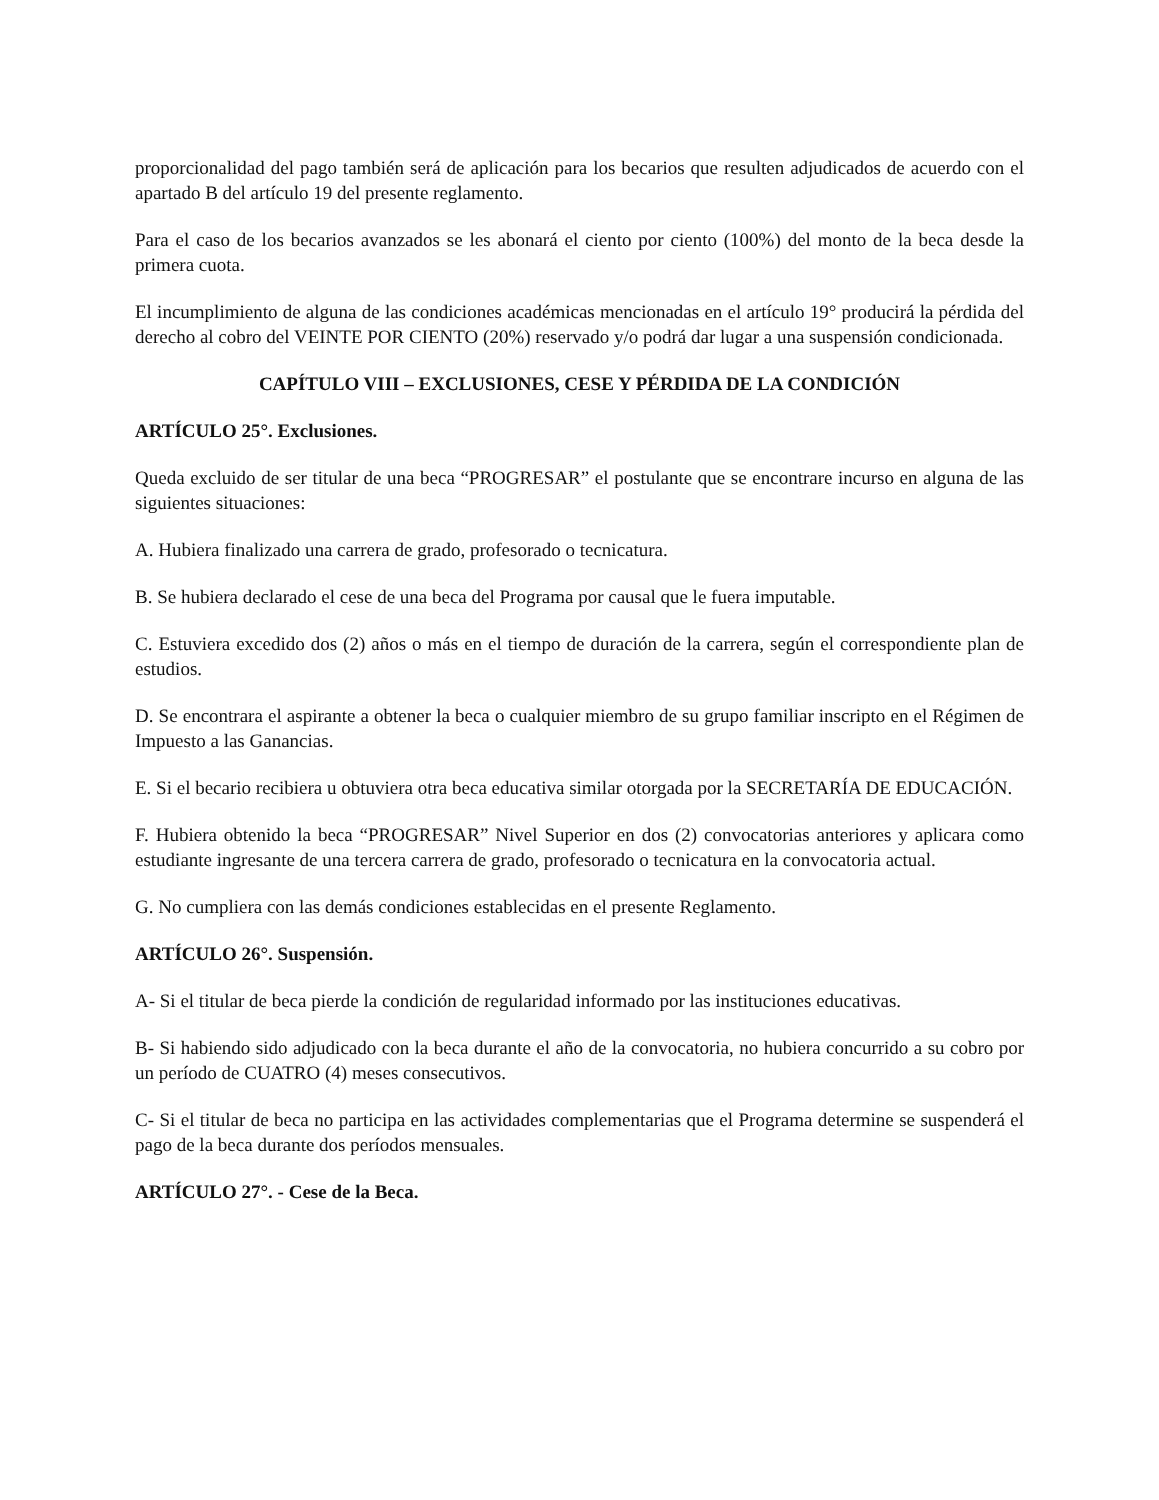proporcionalidad del pago también será de aplicación para los becarios que resulten adjudicados de acuerdo con el apartado B del artículo 19 del presente reglamento.
Para el caso de los becarios avanzados se les abonará el ciento por ciento (100%) del monto de la beca desde la primera cuota.
El incumplimiento de alguna de las condiciones académicas mencionadas en el artículo 19° producirá la pérdida del derecho al cobro del VEINTE POR CIENTO (20%) reservado y/o podrá dar lugar a una suspensión condicionada.
CAPÍTULO VIII – EXCLUSIONES, CESE Y PÉRDIDA DE LA CONDICIÓN
ARTÍCULO 25°. Exclusiones.
Queda excluido de ser titular de una beca “PROGRESAR” el postulante que se encontrare incurso en alguna de las siguientes situaciones:
A. Hubiera finalizado una carrera de grado, profesorado o tecnicatura.
B. Se hubiera declarado el cese de una beca del Programa por causal que le fuera imputable.
C. Estuviera excedido dos (2) años o más en el tiempo de duración de la carrera, según el correspondiente plan de estudios.
D. Se encontrara el aspirante a obtener la beca o cualquier miembro de su grupo familiar inscripto en el Régimen de Impuesto a las Ganancias.
E. Si el becario recibiera u obtuviera otra beca educativa similar otorgada por la SECRETARÍA DE EDUCACIÓN.
F. Hubiera obtenido la beca “PROGRESAR” Nivel Superior en dos (2) convocatorias anteriores y aplicara como estudiante ingresante de una tercera carrera de grado, profesorado o tecnicatura en la convocatoria actual.
G. No cumpliera con las demás condiciones establecidas en el presente Reglamento.
ARTÍCULO 26°. Suspensión.
A- Si el titular de beca pierde la condición de regularidad informado por las instituciones educativas.
B- Si habiendo sido adjudicado con la beca durante el año de la convocatoria, no hubiera concurrido a su cobro por un período de CUATRO (4) meses consecutivos.
C- Si el titular de beca no participa en las actividades complementarias que el Programa determine se suspenderá el pago de la beca durante dos períodos mensuales.
ARTÍCULO 27°. - Cese de la Beca.